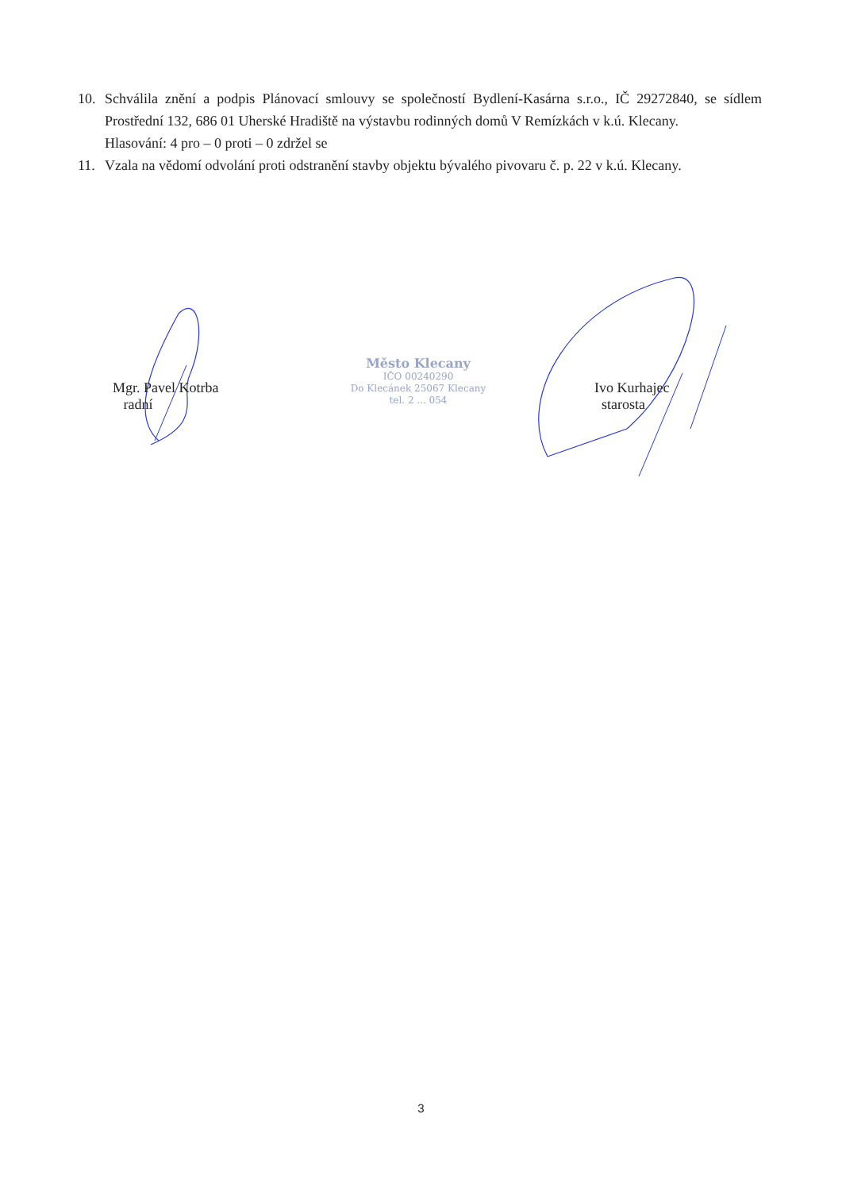10. Schválila znění a podpis Plánovací smlouvy se společností Bydlení-Kasárna s.r.o., IČ 29272840, se sídlem Prostřední 132, 686 01 Uherské Hradiště na výstavbu rodinných domů V Remízkách v k.ú. Klecany.
Hlasování: 4 pro – 0 proti – 0 zdržel se
11. Vzala na vědomí odvolání proti odstranění stavby objektu bývalého pivovaru č. p. 22 v k.ú. Klecany.
Mgr. Pavel Kotrba
radní
Město Klecany
IČO 00240290
Do Klecánek 25067 Klecany
tel. 2 ... 054
Ivo Kurhajec
starosta
3